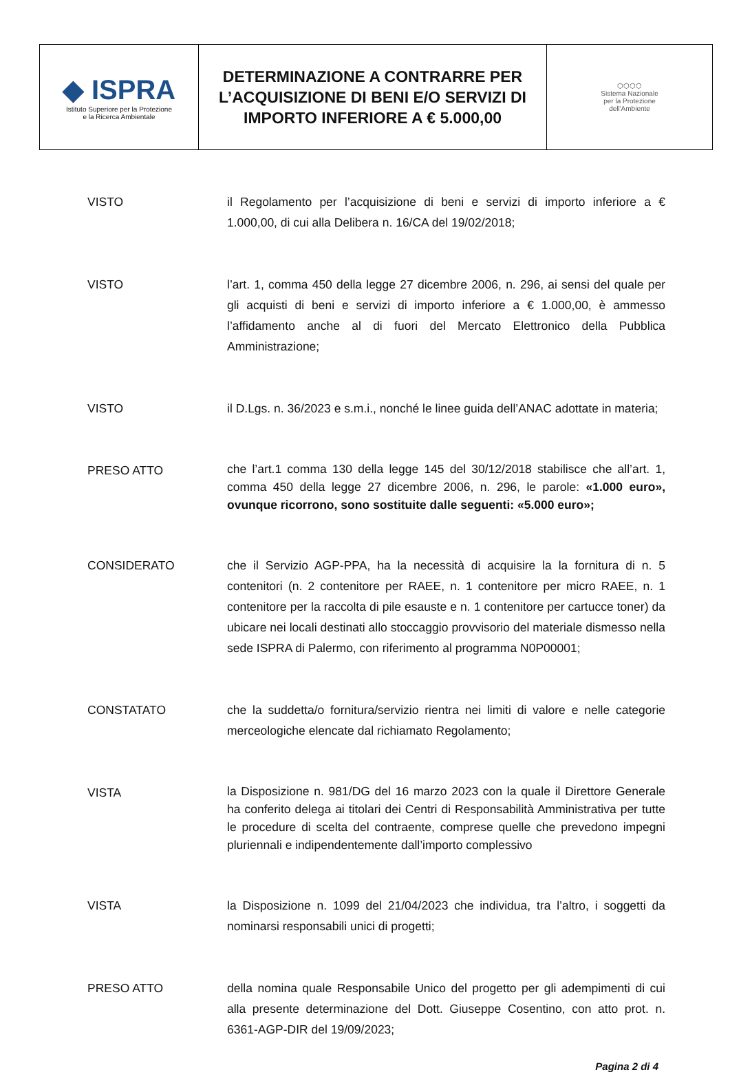| ◆ ISPRA Istituto Superiore per la Protezione e la Ricerca Ambientale | DETERMINAZIONE A CONTRARRE PER L’ACQUISIZIONE DI BENI E/O SERVIZI DI IMPORTO INFERIORE A € 5.000,00 | ⬡⬡⬡⬡ Sistema Nazionale per la Protezione dell'Ambiente |
| VISTO | il Regolamento per l’acquisizione di beni e servizi di importo inferiore a € 1.000,00, di cui alla Delibera n. 16/CA del 19/02/2018; |
| VISTO | l’art. 1, comma 450 della legge 27 dicembre 2006, n. 296, ai sensi del quale per gli acquisti di beni e servizi di importo inferiore a € 1.000,00, è ammesso l’affidamento anche al di fuori del Mercato Elettronico della Pubblica Amministrazione; |
| VISTO | il D.Lgs. n. 36/2023 e s.m.i., nonché le linee guida dell’ANAC adottate in materia; |
| PRESO ATTO | che l’art.1 comma 130 della legge 145 del 30/12/2018 stabilisce che all’art. 1, comma 450 della legge 27 dicembre 2006, n. 296, le parole: «1.000 euro», ovunque ricorrono, sono sostituite dalle seguenti: «5.000 euro»; |
| CONSIDERATO | che il Servizio AGP-PPA, ha la necessità di acquisire la la fornitura di n. 5 contenitori (n. 2 contenitore per RAEE, n. 1 contenitore per micro RAEE, n. 1 contenitore per la raccolta di pile esauste e n. 1 contenitore per cartucce toner) da ubicare nei locali destinati allo stoccaggio provvisorio del materiale dismesso nella sede ISPRA di Palermo, con riferimento al programma N0P00001; |
| CONSTATATO | che la suddetta/o fornitura/servizio rientra nei limiti di valore e nelle categorie merceologiche elencate dal richiamato Regolamento; |
| VISTA | la Disposizione n. 981/DG del 16 marzo 2023 con la quale il Direttore Generale ha conferito delega ai titolari dei Centri di Responsabilità Amministrativa per tutte le procedure di scelta del contraente, comprese quelle che prevedono impegni pluriennali e indipendentemente dall’importo complessivo |
| VISTA | la Disposizione n. 1099 del 21/04/2023 che individua, tra l’altro, i soggetti da nominarsi responsabili unici di progetti; |
| PRESO ATTO | della nomina quale Responsabile Unico del progetto per gli adempimenti di cui alla presente determinazione del Dott. Giuseppe Cosentino, con atto prot. n. 6361-AGP-DIR del 19/09/2023; |
Pagina 2 di 4